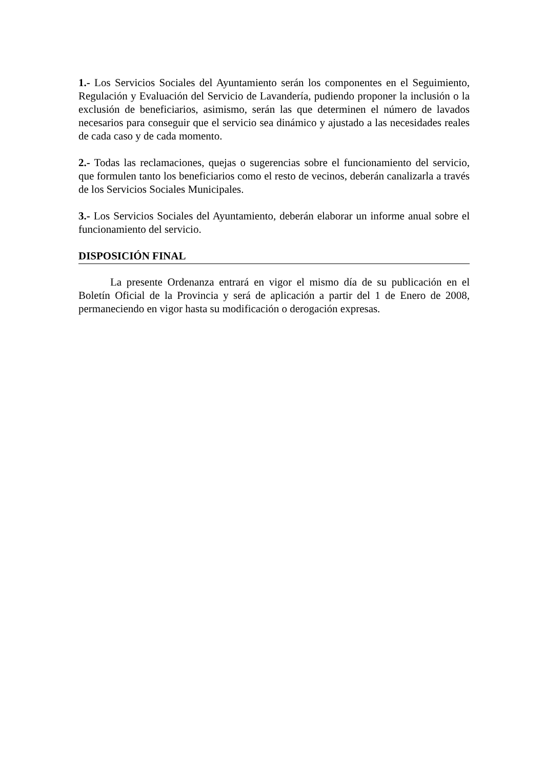1.- Los Servicios Sociales del Ayuntamiento serán los componentes en el Seguimiento, Regulación y Evaluación del Servicio de Lavandería, pudiendo proponer la inclusión o la exclusión de beneficiarios, asimismo, serán las que determinen el número de lavados necesarios para conseguir que el servicio sea dinámico y ajustado a las necesidades reales de cada caso y de cada momento.
2.- Todas las reclamaciones, quejas o sugerencias sobre el funcionamiento del servicio, que formulen tanto los beneficiarios como el resto de vecinos, deberán canalizarla a través de los Servicios Sociales Municipales.
3.- Los Servicios Sociales del Ayuntamiento, deberán elaborar un informe anual sobre el funcionamiento del servicio.
DISPOSICIÓN FINAL
La presente Ordenanza entrará en vigor el mismo día de su publicación en el Boletín Oficial de la Provincia y será de aplicación a partir del 1 de Enero de 2008, permaneciendo en vigor hasta su modificación o derogación expresas.